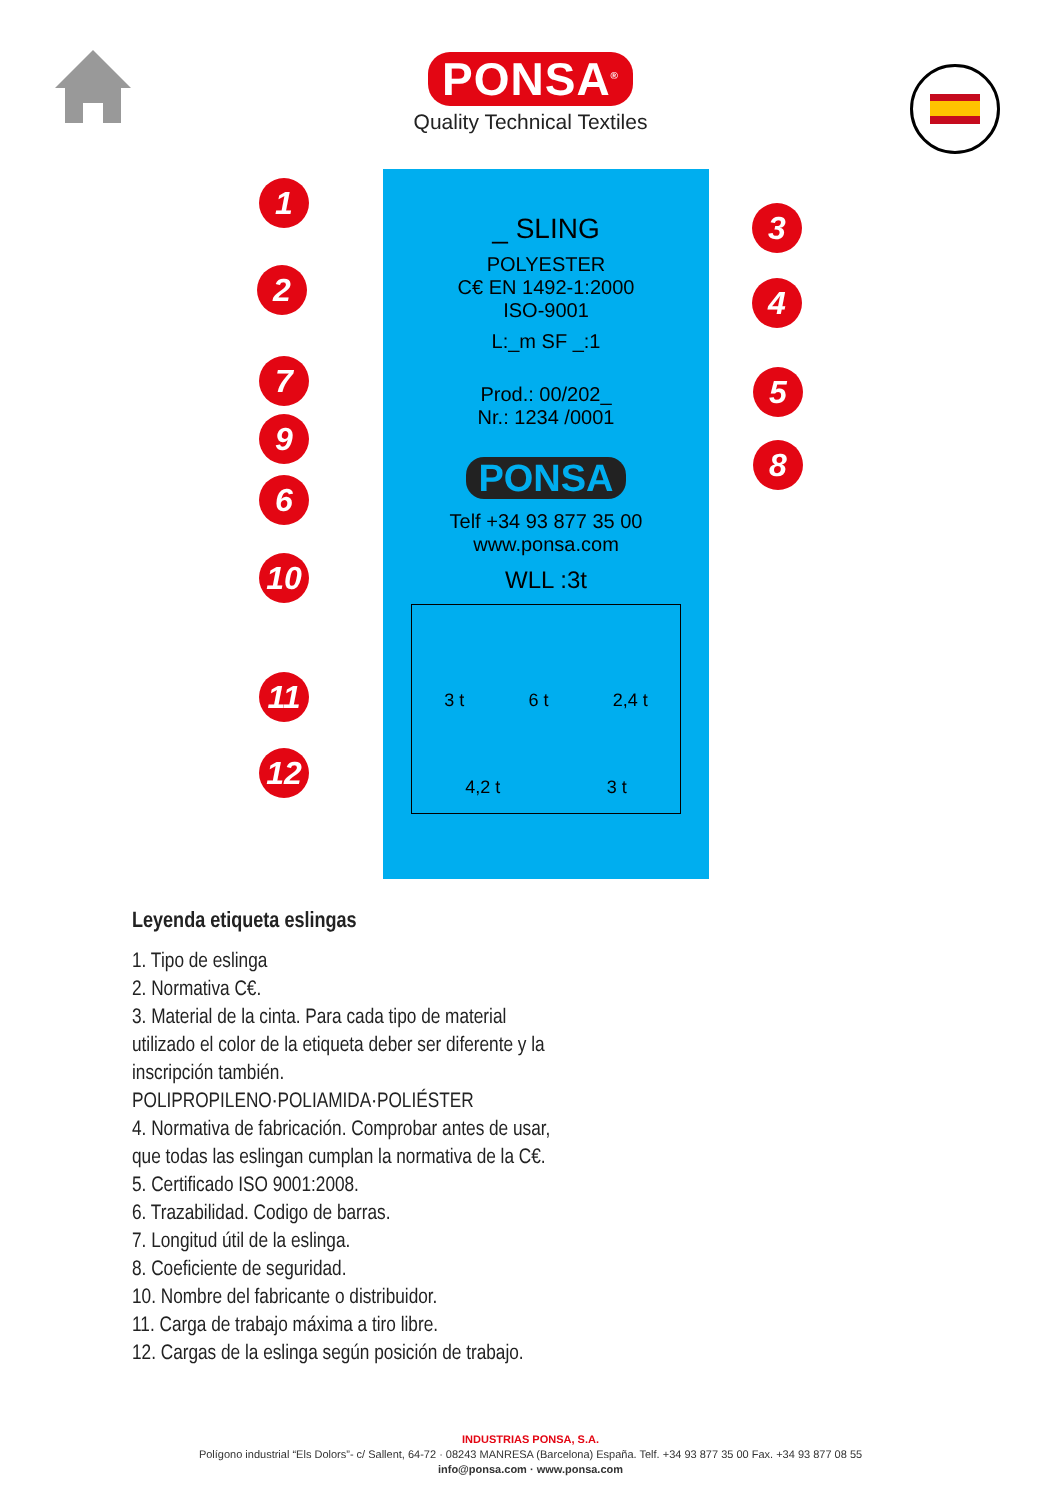PONSA<sup>®</sup>
Quality Technical Textiles
_ SLING
POLYESTER
C€ EN 1492-1:2000
ISO-9001
L:_m SF _:1
Prod.: 00/202_
Nr.: 1234 /0001
PONSA
Telf +34 93 877 35 00
www.ponsa.com
WLL :3t
3 t 6 t 2,4 t
4,2 t 3 t
1
2
3
4
5
6
7
8
9
10
11
12
Leyenda etiqueta eslingas
1. Tipo de eslinga
2. Normativa C€.
3. Material de la cinta. Para cada tipo de material
utilizado el color de la etiqueta deber ser diferente y la
inscripción también.
POLIPROPILENO·POLIAMIDA·POLIÉSTER
4. Normativa de fabricación. Comprobar antes de usar,
que todas las eslingan cumplan la normativa de la C€.
5. Certificado ISO 9001:2008.
6. Trazabilidad. Codigo de barras.
7. Longitud útil de la eslinga.
8. Coeficiente de seguridad.
10. Nombre del fabricante o distribuidor.
11. Carga de trabajo máxima a tiro libre.
12. Cargas de la eslinga según posición de trabajo.
INDUSTRIAS PONSA, S.A.
Polígono industrial “Els Dolors”- c/ Sallent, 64-72 · 08243 MANRESA (Barcelona) España. Telf. +34 93 877 35 00 Fax. +34 93 877 08 55
info@ponsa.com · www.ponsa.com